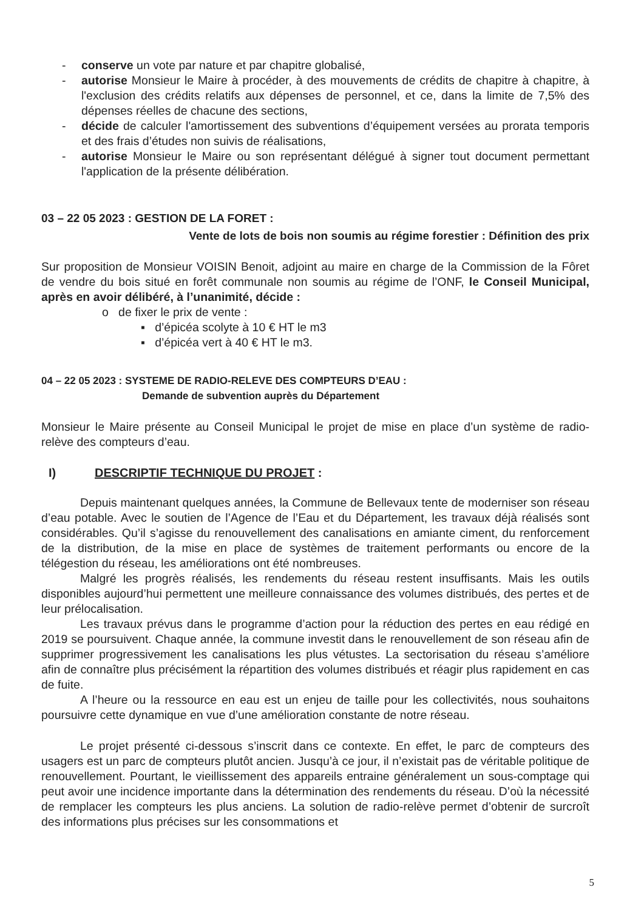- conserve un vote par nature et par chapitre globalisé,
- autorise Monsieur le Maire à procéder, à des mouvements de crédits de chapitre à chapitre, à l'exclusion des crédits relatifs aux dépenses de personnel, et ce, dans la limite de 7,5% des dépenses réelles de chacune des sections,
- décide de calculer l'amortissement des subventions d’équipement versées au prorata temporis et des frais d’études non suivis de réalisations,
- autorise Monsieur le Maire ou son représentant délégué à signer tout document permettant l'application de la présente délibération.
03 – 22 05 2023 : GESTION DE LA FORET :
Vente de lots de bois non soumis au régime forestier : Définition des prix
Sur proposition de Monsieur VOISIN Benoit, adjoint au maire en charge de la Commission de la Fôret de vendre du bois situé en forêt communale non soumis au régime de l’ONF, le Conseil Municipal, après en avoir délibéré, à l’unanimité, décide :
o de fixer le prix de vente :
▪ d’épicéa scolyte à 10 € HT le m3
▪ d’épicéa vert à 40 € HT le m3.
04 – 22 05 2023 : SYSTEME DE RADIO-RELEVE DES COMPTEURS D’EAU :
Demande de subvention auprès du Département
Monsieur le Maire présente au Conseil Municipal le projet de mise en place d’un système de radio-relève des compteurs d’eau.
I) DESCRIPTIF TECHNIQUE DU PROJET :
Depuis maintenant quelques années, la Commune de Bellevaux tente de moderniser son réseau d’eau potable. Avec le soutien de l’Agence de l’Eau et du Département, les travaux déjà réalisés sont considérables. Qu’il s’agisse du renouvellement des canalisations en amiante ciment, du renforcement de la distribution, de la mise en place de systèmes de traitement performants ou encore de la télégestion du réseau, les améliorations ont été nombreuses.
Malgré les progrès réalisés, les rendements du réseau restent insuffisants. Mais les outils disponibles aujourd’hui permettent une meilleure connaissance des volumes distribués, des pertes et de leur prélocalisation.
Les travaux prévus dans le programme d’action pour la réduction des pertes en eau rédigé en 2019 se poursuivent. Chaque année, la commune investit dans le renouvellement de son réseau afin de supprimer progressivement les canalisations les plus vétustes. La sectorisation du réseau s’améliore afin de connaître plus précisément la répartition des volumes distribués et réagir plus rapidement en cas de fuite.
A l’heure ou la ressource en eau est un enjeu de taille pour les collectivités, nous souhaitons poursuivre cette dynamique en vue d’une amélioration constante de notre réseau.
Le projet présenté ci-dessous s’inscrit dans ce contexte. En effet, le parc de compteurs des usagers est un parc de compteurs plutôt ancien. Jusqu’à ce jour, il n’existait pas de véritable politique de renouvellement. Pourtant, le vieillissement des appareils entraine généralement un sous-comptage qui peut avoir une incidence importante dans la détermination des rendements du réseau. D’où la nécessité de remplacer les compteurs les plus anciens. La solution de radio-relève permet d’obtenir de surcroît des informations plus précises sur les consommations et
5